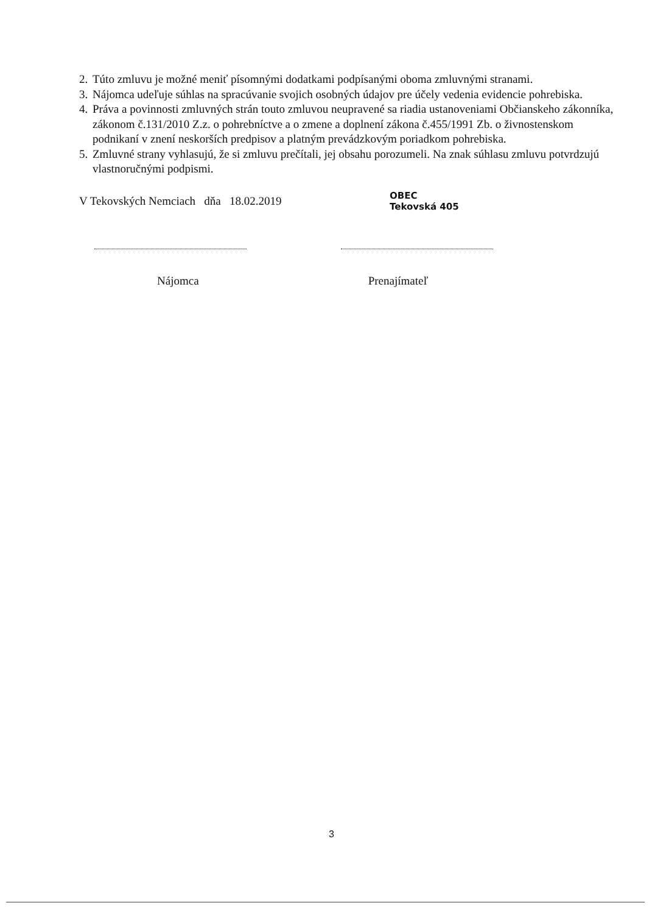2. Túto zmluvu je možné meniť písomnými dodatkami podpísanými oboma zmluvnými stranami.
3. Nájomca udeľuje súhlas na spracúvanie svojich osobných údajov pre účely vedenia evidencie pohrebiska.
4. Práva a povinnosti zmluvných strán touto zmluvou neupravené sa riadia ustanoveniami Občianskeho zákonníka, zákonom č.131/2010 Z.z. o pohrebníctve a o zmene a doplnení zákona č.455/1991 Zb. o živnostenskom podnikaní v znení neskorších predpisov a platným prevádzkovým poriadkom pohrebiska.
5. Zmluvné strany vyhlasujú, že si zmluvu prečítali, jej obsahu porozumeli. Na znak súhlasu zmluvu potvrdzujú vlastnoručnými podpismi.
V Tekovských Nemciach dňa 18.02.2019
OBEC
Tekovská 405
Nájomca Prenajímateľ
3